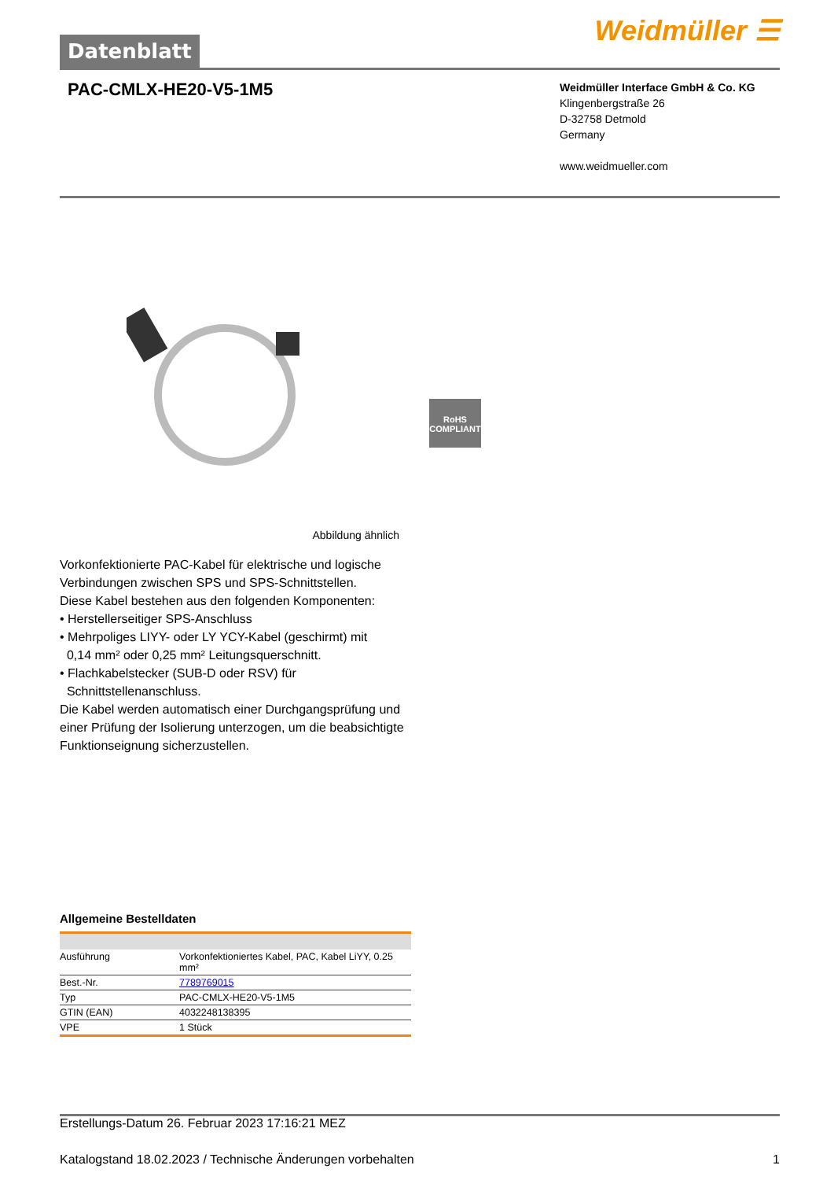Datenblatt
Weidmüller ☰
PAC-CMLX-HE20-V5-1M5
Weidmüller Interface GmbH & Co. KG
Klingenbergstraße 26
D-32758 Detmold
Germany
www.weidmueller.com
RoHS
COMPLIANT
Abbildung ähnlich
Vorkonfektionierte PAC-Kabel für elektrische und logische Verbindungen zwischen SPS und SPS-Schnittstellen.
Diese Kabel bestehen aus den folgenden Komponenten:
• Herstellerseitiger SPS-Anschluss
• Mehrpoliges LIYY- oder LY YCY-Kabel (geschirmt) mit
0,14 mm² oder 0,25 mm² Leitungsquerschnitt.
• Flachkabelstecker (SUB-D oder RSV) für
Schnittstellenanschluss.
Die Kabel werden automatisch einer Durchgangsprüfung und einer Prüfung der Isolierung unterzogen, um die beabsichtigte Funktionseignung sicherzustellen.
Allgemeine Bestelldaten
| Ausführung | Vorkonfektioniertes Kabel, PAC, Kabel LiYY, 0.25 mm² |
| Best.-Nr. | 7789769015 |
| Typ | PAC-CMLX-HE20-V5-1M5 |
| GTIN (EAN) | 4032248138395 |
| VPE | 1 Stück |
Erstellungs-Datum 26. Februar 2023 17:16:21 MEZ
Katalogstand 18.02.2023 / Technische Änderungen vorbehalten 1